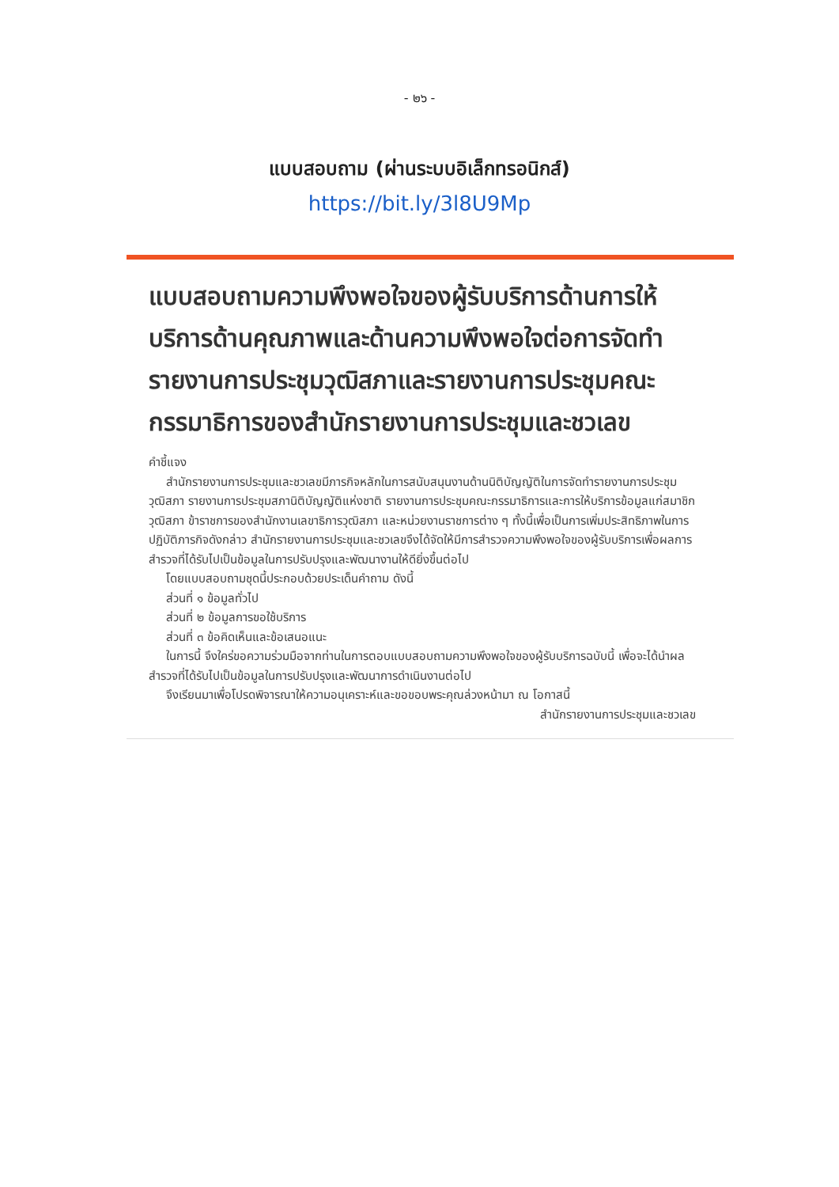- ๒๖ -
แบบสอบถาม (ผ่านระบบอิเล็กทรอนิกส์)
https://bit.ly/3l8U9Mp
แบบสอบถามความพึงพอใจของผู้รับบริการด้านการให้บริการด้านคุณภาพและด้านความพึงพอใจต่อการจัดทำรายงานการประชุมวุฒิสภาและรายงานการประชุมคณะกรรมาธิการของสำนักรายงานการประชุมและชวเลข
คำชี้แจง
สำนักรายงานการประชุมและชวเลขมีภารกิจหลักในการสนับสนุนงานด้านนิติบัญญัติในการจัดทำรายงานการประชุมวุฒิสภา รายงานการประชุมสภานิติบัญญัติแห่งชาติ รายงานการประชุมคณะกรรมาธิการและการให้บริการข้อมูลแก่สมาชิกวุฒิสภา ข้าราชการของสำนักงานเลขาธิการวุฒิสภา และหน่วยงานราชการต่าง ๆ ทั้งนี้เพื่อเป็นการเพิ่มประสิทธิภาพในการปฏิบัติภารกิจดังกล่าว สำนักรายงานการประชุมและชวเลขจึงได้จัดให้มีการสำรวจความพึงพอใจของผู้รับบริการเพื่อผลการสำรวจที่ได้รับไปเป็นข้อมูลในการปรับปรุงและพัฒนางานให้ดียิ่งขึ้นต่อไป
โดยแบบสอบถามชุดนี้ประกอบด้วยประเด็นคำถาม ดังนี้
ส่วนที่ ๑ ข้อมูลทั่วไป
ส่วนที่ ๒ ข้อมูลการขอใช้บริการ
ส่วนที่ ๓ ข้อคิดเห็นและข้อเสนอแนะ
ในการนี้ จึงใคร่ขอความร่วมมือจากท่านในการตอบแบบสอบถามความพึงพอใจของผู้รับบริการฉบับนี้ เพื่อจะได้นำผลสำรวจที่ได้รับไปเป็นข้อมูลในการปรับปรุงและพัฒนาการดำเนินงานต่อไป
จึงเรียนมาเพื่อโปรดพิจารณาให้ความอนุเคราะห์และขอขอบพระคุณล่วงหน้ามา ณ โอกาสนี้
สำนักรายงานการประชุมและชวเลข